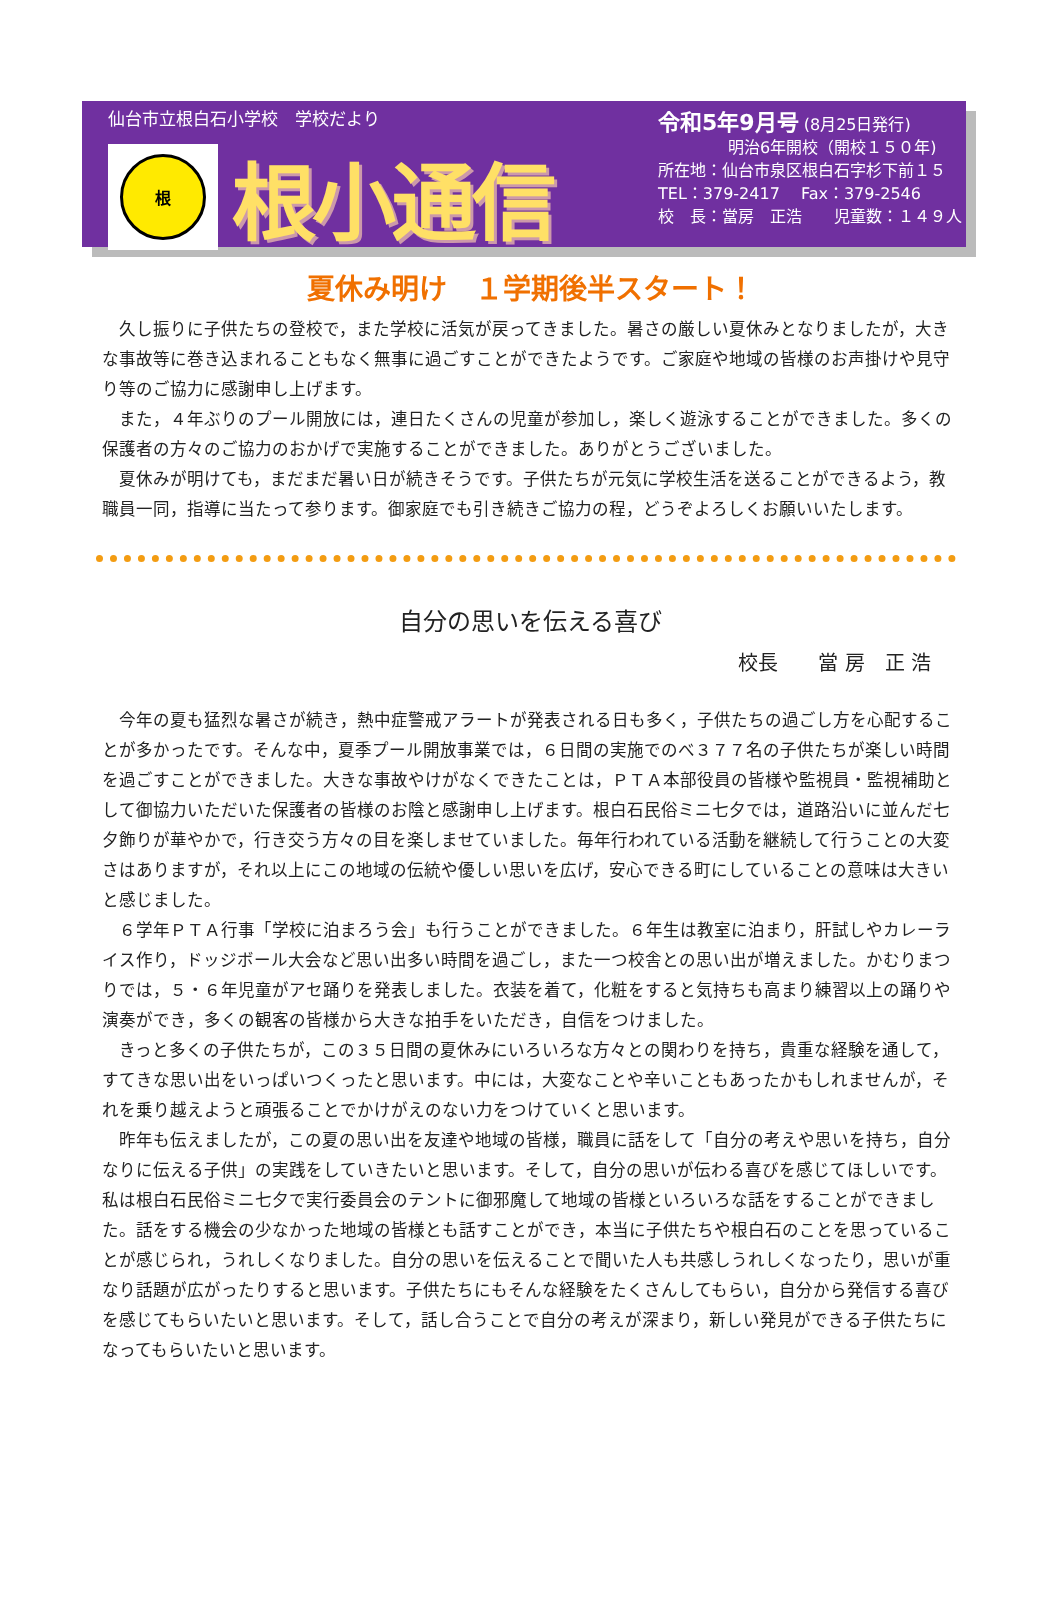仙台市立根白石小学校　学校だより
根
根小通信
令和5年9月号 (8月25日発行)
明治6年開校（開校１５０年)
所在地：仙台市泉区根白石字杉下前１５
TEL：379-2417　 Fax：379-2546
校　長：當房　正浩　　児童数：１４９人
夏休み明け　１学期後半スタート！
久し振りに子供たちの登校で，また学校に活気が戻ってきました。暑さの厳しい夏休みとなりましたが，大きな事故等に巻き込まれることもなく無事に過ごすことができたようです。ご家庭や地域の皆様のお声掛けや見守り等のご協力に感謝申し上げます。
また，４年ぶりのプール開放には，連日たくさんの児童が参加し，楽しく遊泳することができました。多くの保護者の方々のご協力のおかげで実施することができました。ありがとうございました。
夏休みが明けても，まだまだ暑い日が続きそうです。子供たちが元気に学校生活を送ることができるよう，教職員一同，指導に当たって参ります。御家庭でも引き続きご協力の程，どうぞよろしくお願いいたします。
自分の思いを伝える喜び
校長　　當 房　正 浩
今年の夏も猛烈な暑さが続き，熱中症警戒アラートが発表される日も多く，子供たちの過ごし方を心配することが多かったです。そんな中，夏季プール開放事業では，６日間の実施でのべ３７７名の子供たちが楽しい時間を過ごすことができました。大きな事故やけがなくできたことは，ＰＴＡ本部役員の皆様や監視員・監視補助として御協力いただいた保護者の皆様のお陰と感謝申し上げます。根白石民俗ミニ七夕では，道路沿いに並んだ七夕飾りが華やかで，行き交う方々の目を楽しませていました。毎年行われている活動を継続して行うことの大変さはありますが，それ以上にこの地域の伝統や優しい思いを広げ，安心できる町にしていることの意味は大きいと感じました。
６学年ＰＴＡ行事「学校に泊まろう会」も行うことができました。６年生は教室に泊まり，肝試しやカレーライス作り，ドッジボール大会など思い出多い時間を過ごし，また一つ校舎との思い出が増えました。かむりまつりでは，５・６年児童がアセ踊りを発表しました。衣装を着て，化粧をすると気持ちも高まり練習以上の踊りや演奏ができ，多くの観客の皆様から大きな拍手をいただき，自信をつけました。
きっと多くの子供たちが，この３５日間の夏休みにいろいろな方々との関わりを持ち，貴重な経験を通して，すてきな思い出をいっぱいつくったと思います。中には，大変なことや辛いこともあったかもしれませんが，それを乗り越えようと頑張ることでかけがえのない力をつけていくと思います。
昨年も伝えましたが，この夏の思い出を友達や地域の皆様，職員に話をして「自分の考えや思いを持ち，自分なりに伝える子供」の実践をしていきたいと思います。そして，自分の思いが伝わる喜びを感じてほしいです。私は根白石民俗ミニ七夕で実行委員会のテントに御邪魔して地域の皆様といろいろな話をすることができました。話をする機会の少なかった地域の皆様とも話すことができ，本当に子供たちや根白石のことを思っていることが感じられ，うれしくなりました。自分の思いを伝えることで聞いた人も共感しうれしくなったり，思いが重なり話題が広がったりすると思います。子供たちにもそんな経験をたくさんしてもらい，自分から発信する喜びを感じてもらいたいと思います。そして，話し合うことで自分の考えが深まり，新しい発見ができる子供たちになってもらいたいと思います。